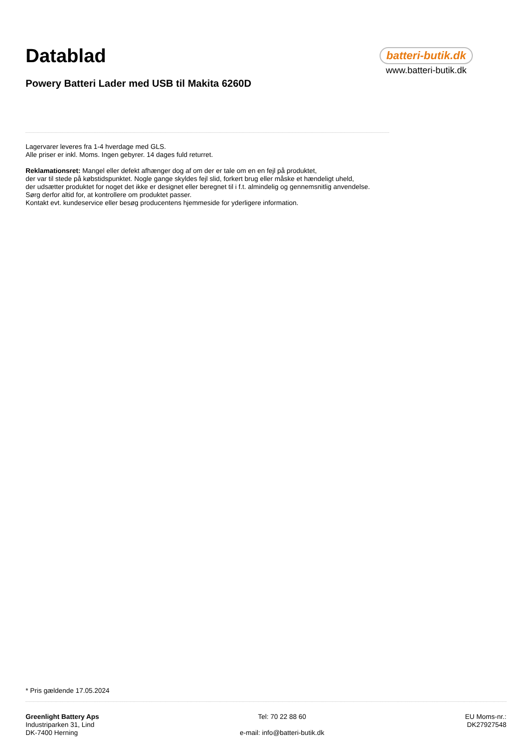Datablad
batteri-butik.dk
www.batteri-butik.dk
Powery Batteri Lader med USB til Makita 6260D
Lagervarer leveres fra 1-4 hverdage med GLS.
Alle priser er inkl. Moms. Ingen gebyrer. 14 dages fuld returret.
Reklamationsret: Mangel eller defekt afhænger dog af om der er tale om en en fejl på produktet,
der var til stede på købstidspunktet. Nogle gange skyldes fejl slid, forkert brug eller måske et hændeligt uheld,
der udsætter produktet for noget det ikke er designet eller beregnet til i f.t. almindelig og gennemsnitlig anvendelse.
Sørg derfor altid for, at kontrollere om produktet passer.
Kontakt evt. kundeservice eller besøg producentens hjemmeside for yderligere information.
* Pris gældende 17.05.2024
Greenlight Battery Aps
Industriparken 31, Lind
DK-7400 Herning
Tel: 70 22 88 60
e-mail: info@batteri-butik.dk
EU Moms-nr.:
DK27927548